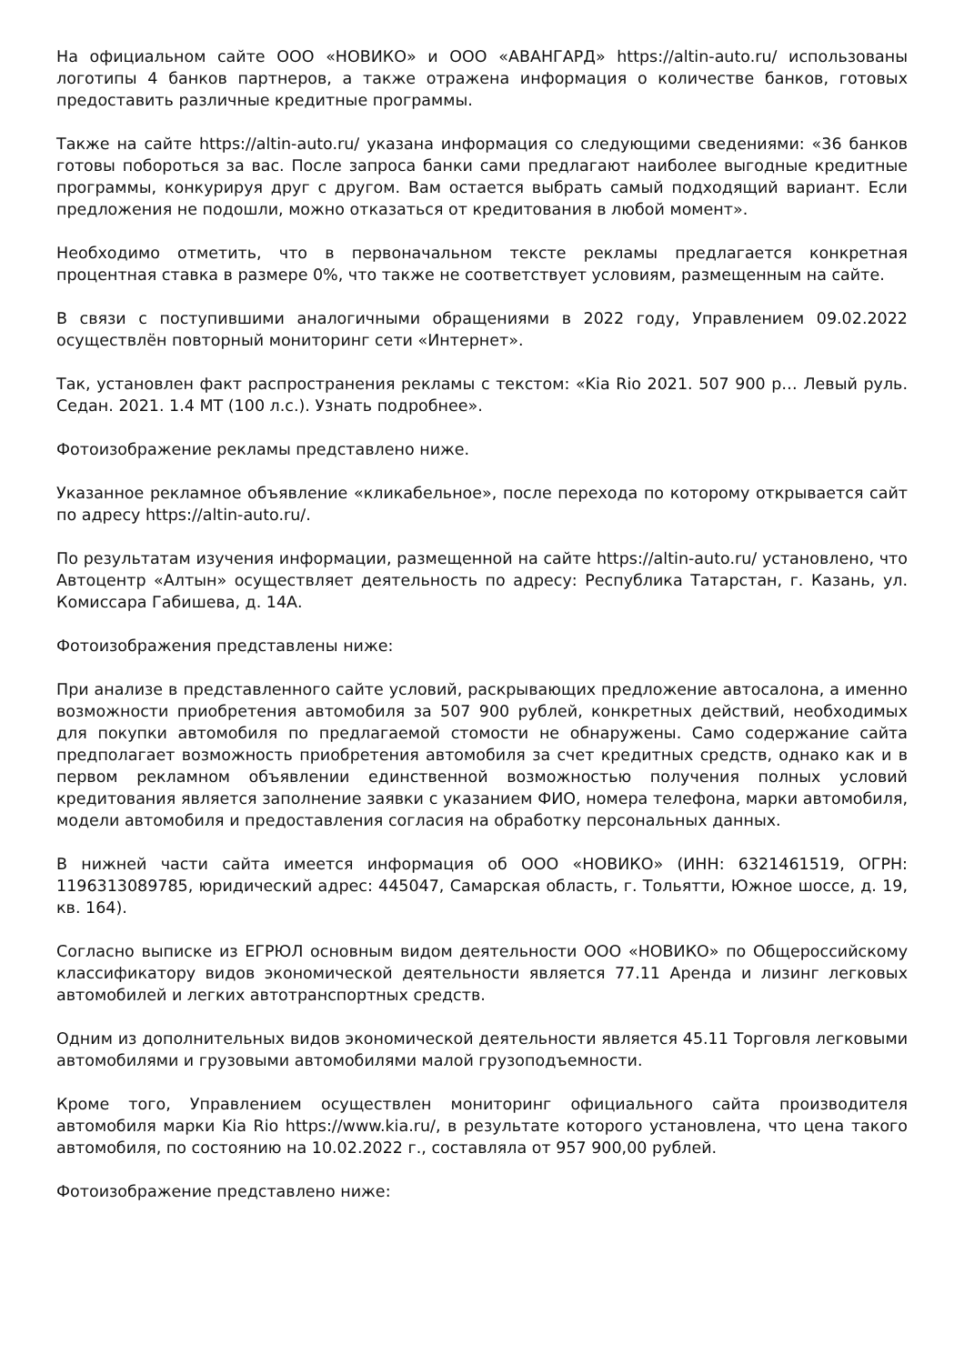На официальном сайте ООО «НОВИКО» и ООО «АВАНГАРД» https://altin-auto.ru/ использованы логотипы 4 банков партнеров, а также отражена информация о количестве банков, готовых предоставить различные кредитные программы.
Также на сайте https://altin-auto.ru/ указана информация со следующими сведениями: «36 банков готовы побороться за вас. После запроса банки сами предлагают наиболее выгодные кредитные программы, конкурируя друг с другом. Вам остается выбрать самый подходящий вариант. Если предложения не подошли, можно отказаться от кредитования в любой момент».
Необходимо отметить, что в первоначальном тексте рекламы предлагается конкретная процентная ставка в размере 0%, что также не соответствует условиям, размещенным на сайте.
В связи с поступившими аналогичными обращениями в 2022 году, Управлением 09.02.2022 осуществлён повторный мониторинг сети «Интернет».
Так, установлен факт распространения рекламы с текстом: «Kia Rio 2021. 507 900 р… Левый руль. Седан. 2021. 1.4 MT (100 л.с.). Узнать подробнее».
Фотоизображение рекламы представлено ниже.
Указанное рекламное объявление «кликабельное», после перехода по которому открывается сайт по адресу https://altin-auto.ru/.
По результатам изучения информации, размещенной на сайте https://altin-auto.ru/ установлено, что Автоцентр «Алтын» осуществляет деятельность по адресу: Республика Татарстан, г. Казань, ул. Комиссара Габишева, д. 14А.
Фотоизображения представлены ниже:
При анализе в представленного сайте условий, раскрывающих предложение автосалона, а именно возможности приобретения автомобиля за 507 900 рублей, конкретных действий, необходимых для покупки автомобиля по предлагаемой стомости не обнаружены. Само содержание сайта предполагает возможность приобретения автомобиля за счет кредитных средств, однако как и в первом рекламном объявлении единственной возможностью получения полных условий кредитования является заполнение заявки с указанием ФИО, номера телефона, марки автомобиля, модели автомобиля и предоставления согласия на обработку персональных данных.
В нижней части сайта имеется информация об ООО «НОВИКО» (ИНН: 6321461519, ОГРН: 1196313089785, юридический адрес: 445047, Самарская область, г. Тольятти, Южное шоссе, д. 19, кв. 164).
Согласно выписке из ЕГРЮЛ основным видом деятельности ООО «НОВИКО» по Общероссийскому классификатору видов экономической деятельности является 77.11 Аренда и лизинг легковых автомобилей и легких автотранспортных средств.
Одним из дополнительных видов экономической деятельности является 45.11 Торговля легковыми автомобилями и грузовыми автомобилями малой грузоподъемности.
Кроме того, Управлением осуществлен мониторинг официального сайта производителя автомобиля марки Kia Rio https://www.kia.ru/, в результате которого установлена, что цена такого автомобиля, по состоянию на 10.02.2022 г., составляла от 957 900,00 рублей.
Фотоизображение представлено ниже: